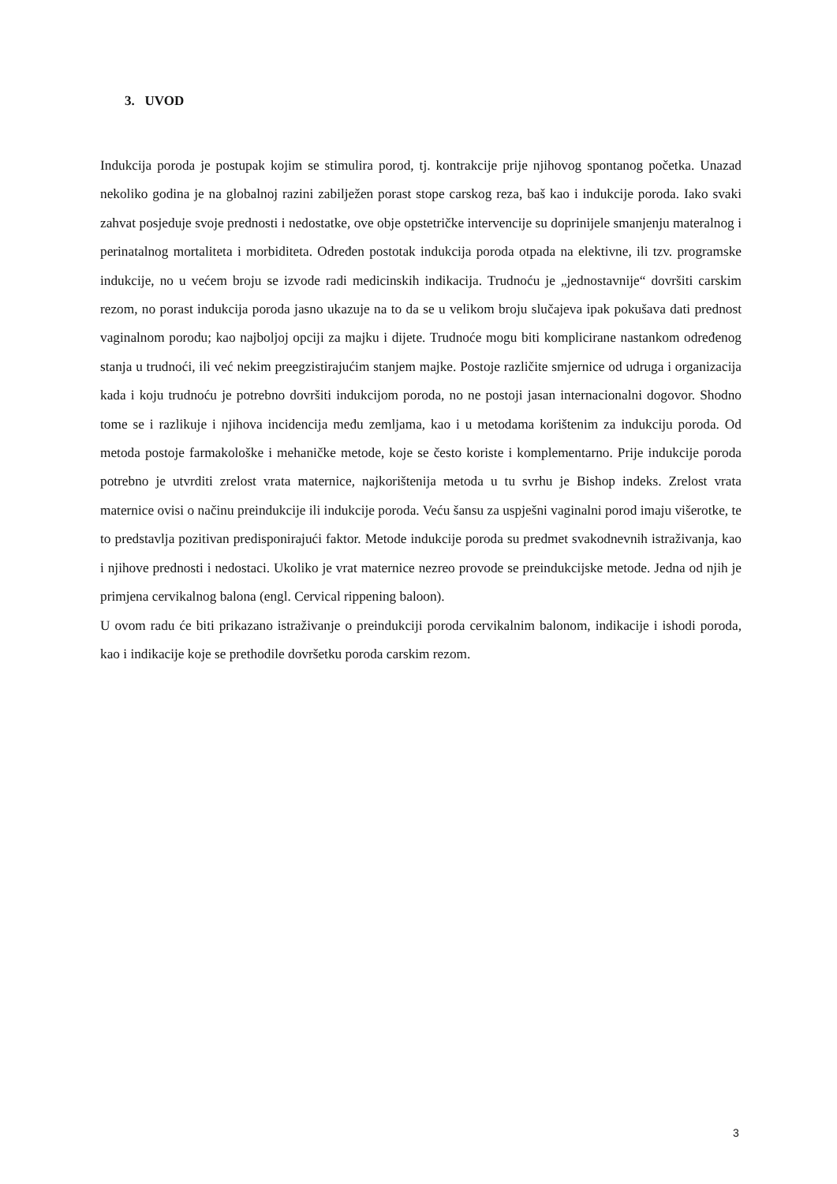3. UVOD
Indukcija poroda je postupak kojim se stimulira porod, tj. kontrakcije prije njihovog spontanog početka. Unazad nekoliko godina je na globalnoj razini zabilježen porast stope carskog reza, baš kao i indukcije poroda. Iako svaki zahvat posjeduje svoje prednosti i nedostatke, ove obje opstetričke intervencije su doprinijele smanjenju materalnog i perinatalnog mortaliteta i morbiditeta. Određen postotak indukcija poroda otpada na elektivne, ili tzv. programske indukcije, no u većem broju se izvode radi medicinskih indikacija. Trudnoću je „jednostavnije“ dovršiti carskim rezom, no porast indukcija poroda jasno ukazuje na to da se u velikom broju slučajeva ipak pokušava dati prednost vaginalnom porodu; kao najboljoj opciji za majku i dijete. Trudnoće mogu biti komplicirane nastankom određenog stanja u trudnoći, ili već nekim preegzistirajućim stanjem majke. Postoje različite smjernice od udruga i organizacija kada i koju trudnoću je potrebno dovršiti indukcijom poroda, no ne postoji jasan internacionalni dogovor. Shodno tome se i razlikuje i njihova incidencija među zemljama, kao i u metodama korištenim za indukciju poroda. Od metoda postoje farmakološke i mehaničke metode, koje se često koriste i komplementarno. Prije indukcije poroda potrebno je utvrditi zrelost vrata maternice, najkorištenija metoda u tu svrhu je Bishop indeks. Zrelost vrata maternice ovisi o načinu preindukcije ili indukcije poroda. Veću šansu za uspješni vaginalni porod imaju višerotke, te to predstavlja pozitivan predisponirajući faktor. Metode indukcije poroda su predmet svakodnevnih istraživanja, kao i njihove prednosti i nedostaci. Ukoliko je vrat maternice nezreo provode se preindukcijske metode. Jedna od njih je primjena cervikalnog balona (engl. Cervical rippening baloon).
U ovom radu će biti prikazano istraživanje o preindukciji poroda cervikalnim balonom, indikacije i ishodi poroda, kao i indikacije koje se prethodile dovršetku poroda carskim rezom.
3